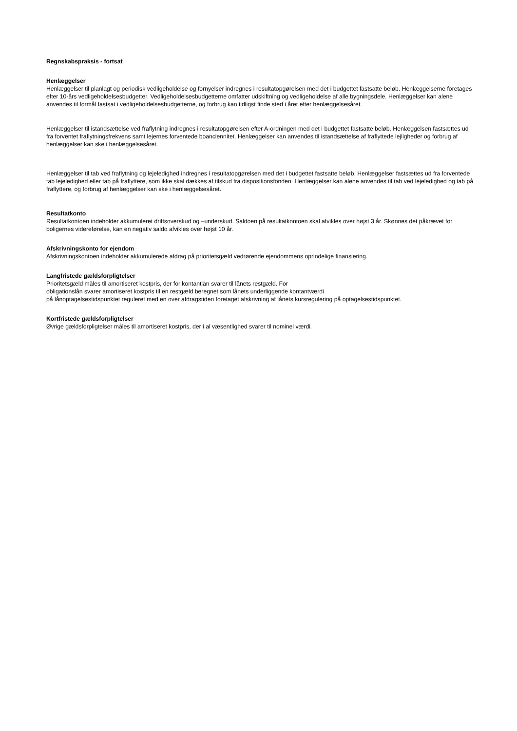Regnskabspraksis - fortsat
Henlæggelser
Henlæggelser til planlagt og periodisk vedligeholdelse og fornyelser indregnes i resultatopgørelsen med det i budgettet fastsatte beløb. Henlæggelserne foretages efter 10-års vedligeholdelsesbudgetter. Vedligeholdelsesbudgetterne omfatter udskiftning og vedligeholdelse af alle bygningsdele. Henlæggelser kan alene anvendes til formål fastsat i vedligeholdelsesbudgetterne, og forbrug kan tidligst finde sted i året efter henlæggelsesåret.
Henlæggelser til istandsættelse ved fraflytning indregnes i resultatopgørelsen efter A-ordningen med det i budgettet fastsatte beløb. Henlæggelsen fastsættes ud fra forventet fraflytningsfrekvens samt lejernes forventede boanciennitet. Henlæggelser kan anvendes til istandsættelse af fraflyttede lejligheder og forbrug af henlæggelser kan ske i henlæggelsesåret.
Henlæggelser til tab ved fraflytning og lejeledighed indregnes i resultatopgørelsen med det i budgettet fastsatte beløb. Henlæggelser fastsættes ud fra forventede tab lejeledighed eller tab på fraflyttere, som ikke skal dækkes af tilskud fra dispositionsfonden. Henlæggelser kan alene anvendes til tab ved lejeledighed og tab på fraflyttere, og forbrug af henlæggelser kan ske i henlæggelsesåret.
Resultatkonto
Resultatkontoen indeholder akkumuleret driftsoverskud og –underskud. Saldoen på resultatkontoen skal afvikles over højst 3 år. Skønnes det påkrævet for boligernes videreførelse, kan en negativ saldo afvikles over højst 10 år.
Afskrivningskonto for ejendom
Afskrivningskontoen indeholder akkumulerede afdrag på prioritetsgæld vedrørende ejendommens oprindelige finansiering.
Langfristede gældsforpligtelser
Prioritetsgæld måles til amortiseret kostpris, der for kontantlån svarer til lånets restgæld. For
obligationslån svarer amortiseret kostpris til en restgæld beregnet som lånets underliggende kontantværdi
på lånoptagelsestidspunktet reguleret med en over afdragstiden foretaget afskrivning af lånets kursregulering på optagelsestidspunktet.
Kortfristede gældsforpligtelser
Øvrige gældsforpligtelser måles til amortiseret kostpris, der i al væsentlighed svarer til nominel værdi.